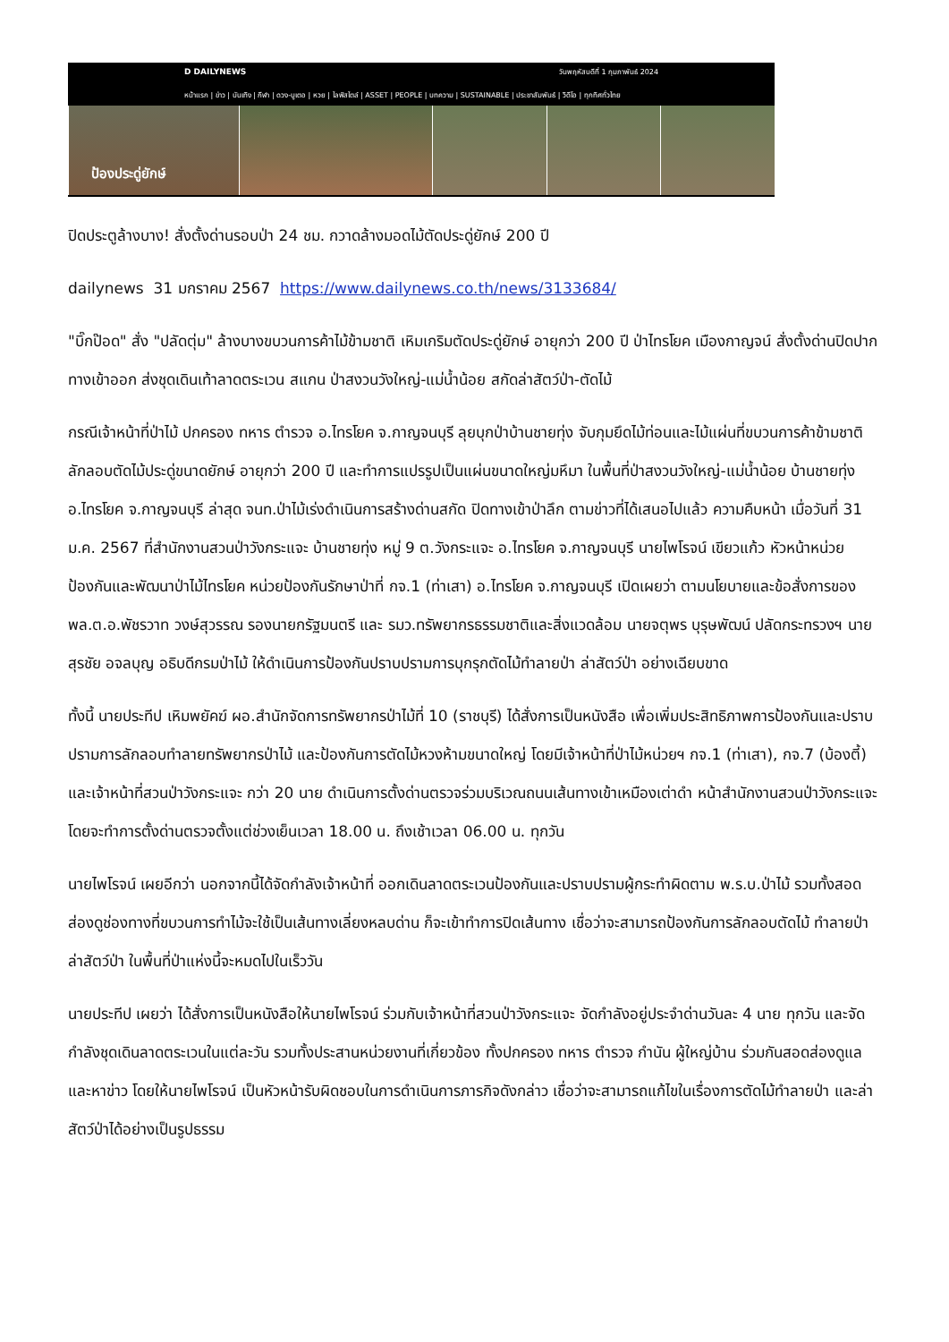D DAILYNEWS วันพฤหัสบดีที่ 1 กุมภาพันธ์ 2024
หน้าแรก | ข่าว | บันเทิง | กีฬา | ดวง-บูเตอ | หวย | ไลฟ์สไตล์ | ASSET | PEOPLE | บทความ | SUSTAINABLE | ประชาสัมพันธ์ | วิดีโอ | ทุกทิศทั่วไทย
ป้องประดู่ยักษ์
ปิดประตูล้างบาง! สั่งตั้งด่านรอบป่า 24 ชม. กวาดล้างมอดไม้ตัดประดู่ยักษ์ 200 ปี
dailynews 31 มกราคม 2567 https://www.dailynews.co.th/news/3133684/
"บิ๊กป๊อด" สั่ง "ปลัดตุ่ม" ล้างบางขบวนการค้าไม้ข้ามชาติ เหิมเกริมตัดประดู่ยักษ์ อายุกว่า 200 ปี ป่าไทรโยค เมืองกาญจน์ สั่งตั้งด่านปิดปากทางเข้าออก ส่งชุดเดินเท้าลาดตระเวน สแกน ป่าสงวนวังใหญ่-แม่น้ำน้อย สกัดล่าสัตว์ป่า-ตัดไม้
กรณีเจ้าหน้าที่ป่าไม้ ปกครอง ทหาร ตำรวจ อ.ไทรโยค จ.กาญจนบุรี ลุยบุกป่าบ้านชายทุ่ง จับกุมยึดไม้ท่อนและไม้แผ่นที่ขบวนการค้าข้ามชาติ ลักลอบตัดไม้ประดู่ขนาดยักษ์ อายุกว่า 200 ปี และทำการแปรรูปเป็นแผ่นขนาดใหญ่มหึมา ในพื้นที่ป่าสงวนวังใหญ่-แม่น้ำน้อย บ้านชายทุ่ง อ.ไทรโยค จ.กาญจนบุรี ล่าสุด จนท.ป่าไม้เร่งดำเนินการสร้างด่านสกัด ปิดทางเข้าป่าลึก ตามข่าวที่ได้เสนอไปแล้ว ความคืบหน้า เมื่อวันที่ 31 ม.ค. 2567 ที่สำนักงานสวนป่าวังกระแจะ บ้านชายทุ่ง หมู่ 9 ต.วังกระแจะ อ.ไทรโยค จ.กาญจนบุรี นายไพโรจน์ เขียวแก้ว หัวหน้าหน่วยป้องกันและพัฒนาป่าไม้ไทรโยค หน่วยป้องกันรักษาป่าที่ กจ.1 (ท่าเสา) อ.ไทรโยค จ.กาญจนบุรี เปิดเผยว่า ตามนโยบายและข้อสั่งการของ พล.ต.อ.พัชรวาท วงษ์สุวรรณ รองนายกรัฐมนตรี และ รมว.ทรัพยากรธรรมชาติและสิ่งแวดล้อม นายจตุพร บุรุษพัฒน์ ปลัดกระทรวงฯ นายสุรชัย อจลบุญ อธิบดีกรมป่าไม้ ให้ดำเนินการป้องกันปราบปรามการบุกรุกตัดไม้ทำลายป่า ล่าสัตว์ป่า อย่างเฉียบขาด
ทั้งนี้ นายประทีป เหิมพยัคฆ์ ผอ.สำนักจัดการทรัพยากรป่าไม้ที่ 10 (ราชบุรี) ได้สั่งการเป็นหนังสือ เพื่อเพิ่มประสิทธิภาพการป้องกันและปราบปรามการลักลอบทำลายทรัพยากรป่าไม้ และป้องกันการตัดไม้หวงห้ามขนาดใหญ่ โดยมีเจ้าหน้าที่ป่าไม้หน่วยฯ กจ.1 (ท่าเสา), กจ.7 (บ้องตี้) และเจ้าหน้าที่สวนป่าวังกระแจะ กว่า 20 นาย ดำเนินการตั้งด่านตรวจร่วมบริเวณถนนเส้นทางเข้าเหมืองเต่าดำ หน้าสำนักงานสวนป่าวังกระแจะ โดยจะทำการตั้งด่านตรวจตั้งแต่ช่วงเย็นเวลา 18.00 น. ถึงเช้าเวลา 06.00 น. ทุกวัน
นายไพโรจน์ เผยอีกว่า นอกจากนี้ได้จัดกำลังเจ้าหน้าที่ ออกเดินลาดตระเวนป้องกันและปราบปรามผู้กระทำผิดตาม พ.ร.บ.ป่าไม้ รวมทั้งสอดส่องดูช่องทางที่ขบวนการทำไม้จะใช้เป็นเส้นทางเลี่ยงหลบด่าน ก็จะเข้าทำการปิดเส้นทาง เชื่อว่าจะสามารถป้องกันการลักลอบตัดไม้ ทำลายป่า ล่าสัตว์ป่า ในพื้นที่ป่าแห่งนี้จะหมดไปในเร็ววัน
นายประทีป เผยว่า ได้สั่งการเป็นหนังสือให้นายไพโรจน์ ร่วมกับเจ้าหน้าที่สวนป่าวังกระแจะ จัดกำลังอยู่ประจำด่านวันละ 4 นาย ทุกวัน และจัดกำลังชุดเดินลาดตระเวนในแต่ละวัน รวมทั้งประสานหน่วยงานที่เกี่ยวข้อง ทั้งปกครอง ทหาร ตำรวจ กำนัน ผู้ใหญ่บ้าน ร่วมกันสอดส่องดูแลและหาข่าว โดยให้นายไพโรจน์ เป็นหัวหน้ารับผิดชอบในการดำเนินการภารกิจดังกล่าว เชื่อว่าจะสามารถแก้ไขในเรื่องการตัดไม้ทำลายป่า และล่าสัตว์ป่าได้อย่างเป็นรูปธรรม